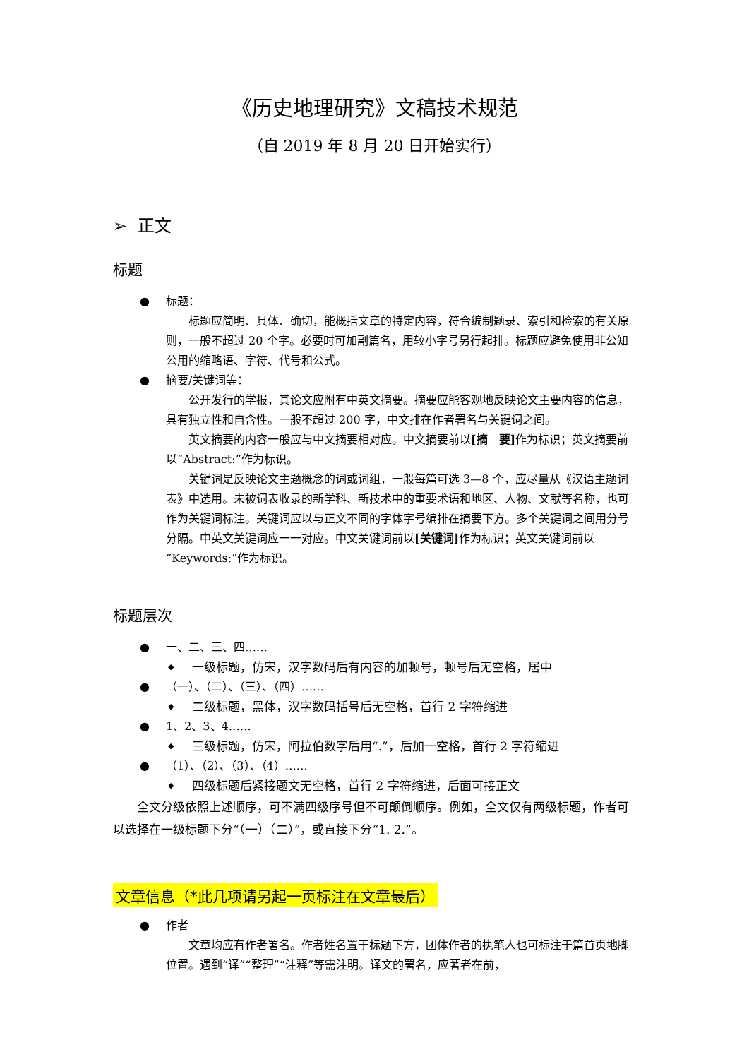《历史地理研究》文稿技术规范
（自 2019 年 8 月 20 日开始实行）
➢ 正文
标题
● 标题：
标题应简明、具体、确切，能概括文章的特定内容，符合编制题录、索引和检索的有关原则，一般不超过 20 个字。必要时可加副篇名，用较小字号另行起排。标题应避免使用非公知公用的缩略语、字符、代号和公式。
● 摘要/关键词等：
公开发行的学报，其论文应附有中英文摘要。摘要应能客观地反映论文主要内容的信息，具有独立性和自含性。一般不超过 200 字，中文排在作者署名与关键词之间。
英文摘要的内容一般应与中文摘要相对应。中文摘要前以[摘　要] 作为标识；英文摘要前以“Abstract:”作为标识。
关键词是反映论文主题概念的词或词组，一般每篇可选 3—8 个，应尽量从《汉语主题词表》中选用。未被词表收录的新学科、新技术中的重要术语和地区、人物、文献等名称，也可作为关键词标注。关键词应以与正文不同的字体字号编排在摘要下方。多个关键词之间用分号分隔。中英文关键词应一一对应。中文关键词前以[关键词] 作为标识；英文关键词前以“Keywords:”作为标识。
标题层次
● 一、二、三、四……
◆ 一级标题，仿宋，汉字数码后有内容的加顿号，顿号后无空格，居中
● （一）、（二）、（三）、（四）……
◆ 二级标题，黑体，汉字数码括号后无空格，首行 2 字符缩进
● 1、2、3、4……
◆ 三级标题，仿宋，阿拉伯数字后用“.”，后加一空格，首行 2 字符缩进
● （1）、（2）、（3）、（4）……
◆ 四级标题后紧接题文无空格，首行 2 字符缩进，后面可接正文
全文分级依照上述顺序，可不满四级序号但不可颠倒顺序。例如，全文仅有两级标题，作者可以选择在一级标题下分“（一）（二）”，或直接下分“1. 2.”。
文章信息（*此几项请另起一页标注在文章最后）
● 作者
文章均应有作者署名。作者姓名置于标题下方，团体作者的执笔人也可标注于篇首页地脚位置。遇到“译”“整理”“注释”等需注明。译文的署名，应著者在前，